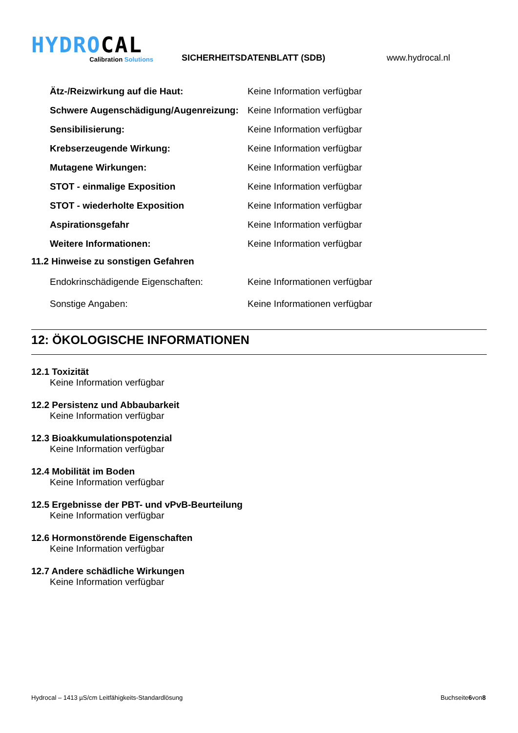HYDROCAL
Calibration Solutions
SICHERHEITSDATENBLATT (SDB)
www.hydrocal.nl
Ätz-/Reizwirkung auf die Haut: Keine Information verfügbar
Schwere Augenschädigung/Augenreizung:
Keine Information verfügbar
Sensibilisierung: Keine Information verfügbar
Krebserzeugende Wirkung: Keine Information verfügbar
Mutagene Wirkungen: Keine Information verfügbar
STOT - einmalige Exposition Keine Information verfügbar
STOT - wiederholte Exposition Keine Information verfügbar
Aspirationsgefahr Keine Information verfügbar
Weitere Informationen: Keine Information verfügbar
11.2 Hinweise zu sonstigen Gefahren
Endokrinschädigende Eigenschaften: Keine Informationen verfügbar
Sonstige Angaben: Keine Informationen verfügbar
12: ÖKOLOGISCHE INFORMATIONEN
12.1 Toxizität
Keine Information verfügbar
12.2 Persistenz und Abbaubarkeit
Keine Information verfügbar
12.3 Bioakkumulationspotenzial
Keine Information verfügbar
12.4 Mobilität im Boden
Keine Information verfügbar
12.5 Ergebnisse der PBT- und vPvB-Beurteilung
Keine Information verfügbar
12.6 Hormonstörende Eigenschaften
Keine Information verfügbar
12.7 Andere schädliche Wirkungen
Keine Information verfügbar
Hydrocal – 1413 µS/cm Leitfähigkeits-Standardlösung Buchseite6von8